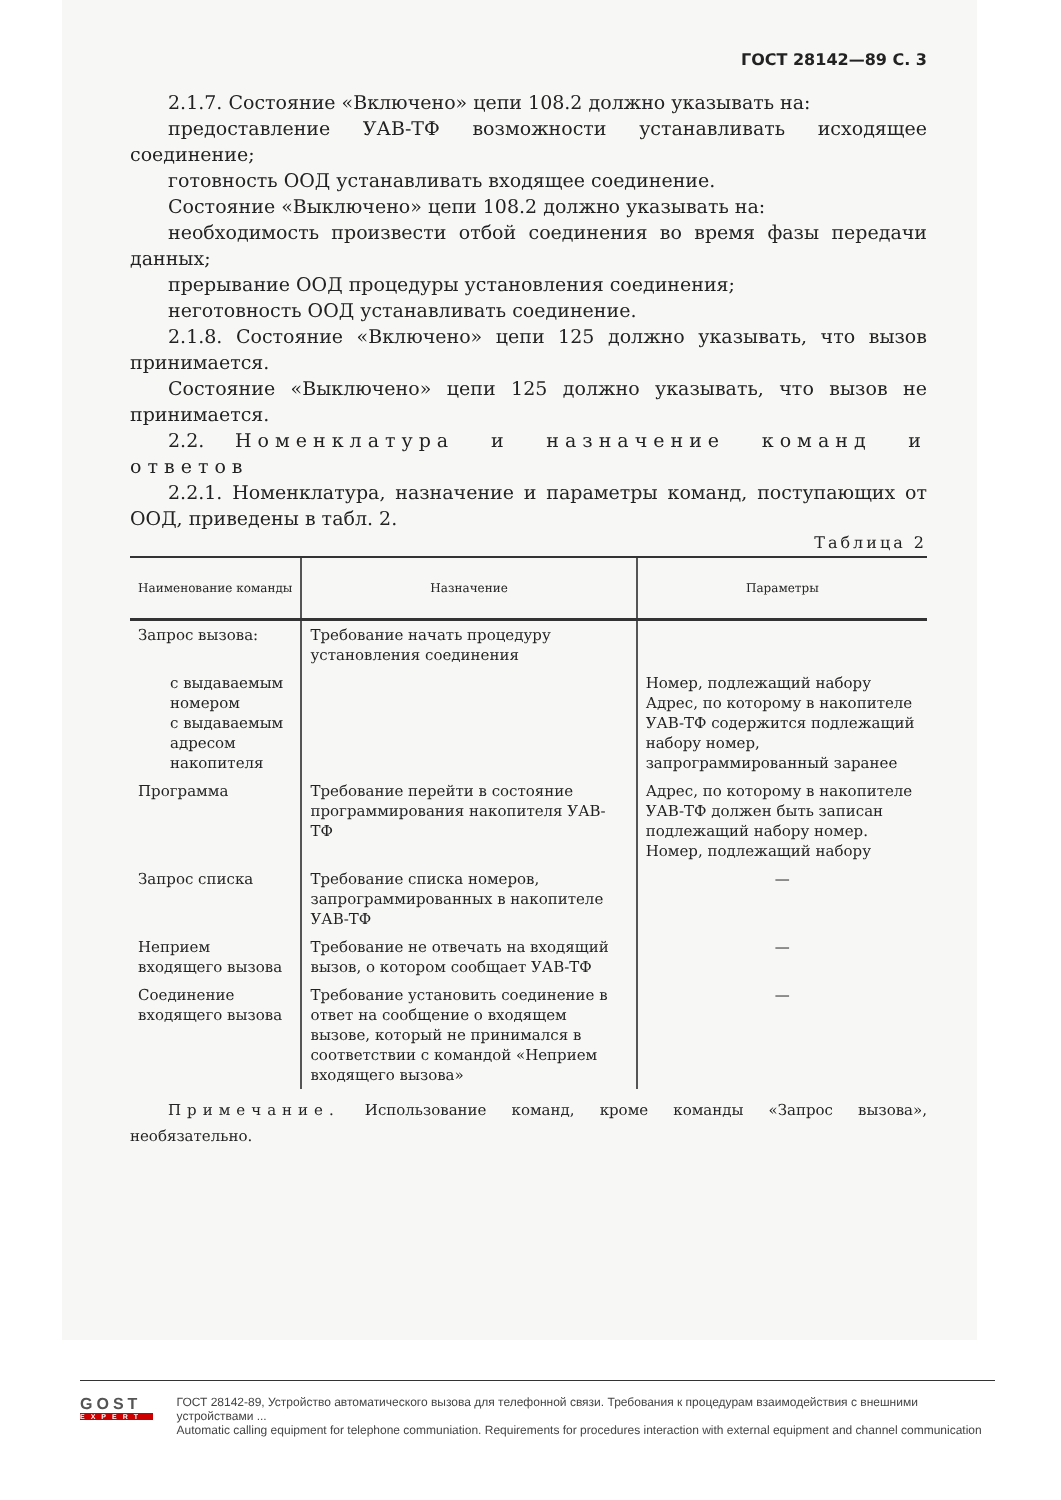ГОСТ 28142—89 С. 3
2.1.7. Состояние «Включено» цепи 108.2 должно указывать на:
предоставление УАВ-ТФ возможности устанавливать исходящее соединение;
готовность ООД устанавливать входящее соединение.
Состояние «Выключено» цепи 108.2 должно указывать на:
необходимость произвести отбой соединения во время фазы передачи данных;
прерывание ООД процедуры установления соединения;
неготовность ООД устанавливать соединение.
2.1.8. Состояние «Включено» цепи 125 должно указывать, что вызов принимается.
Состояние «Выключено» цепи 125 должно указывать, что вызов не принимается.
2.2. Номенклатура и назначение команд и ответов
2.2.1. Номенклатура, назначение и параметры команд, поступающих от ООД, приведены в табл. 2.
Таблица 2
| Наименование команды | Назначение | Параметры |
| --- | --- | --- |
| Запрос вызова: | Требование начать процедуру установления соединения | |
| с выдаваемым номером с выдаваемым адресом накопителя | | Номер, подлежащий набору Адрес, по которому в накопителе УАВ-ТФ содержится подлежащий набору номер, запрограммированный заранее |
| Программа | Требование перейти в состояние программирования накопителя УАВ-ТФ | Адрес, по которому в накопителе УАВ-ТФ должен быть записан подлежащий набору номер. Номер, подлежащий набору |
| Запрос списка | Требование списка номеров, запрограммированных в накопителе УАВ-ТФ | — |
| Неприем входящего вызова | Требование не отвечать на входящий вызов, о котором сообщает УАВ-ТФ | — |
| Соединение входящего вызова | Требование установить соединение в ответ на сообщение о входящем вызове, который не принимался в соответствии с командой «Неприем входящего вызова» | — |
Примечание. Использование команд, кроме команды «Запрос вызова», необязательно.
GOST
EXPERT
ГОСТ 28142-89, Устройство автоматического вызова для телефонной связи. Требования к процедурам взаимодействия с внешними устройствами ...
Automatic calling equipment for telephone communiation. Requirements for procedures interaction with external equipment and channel communication